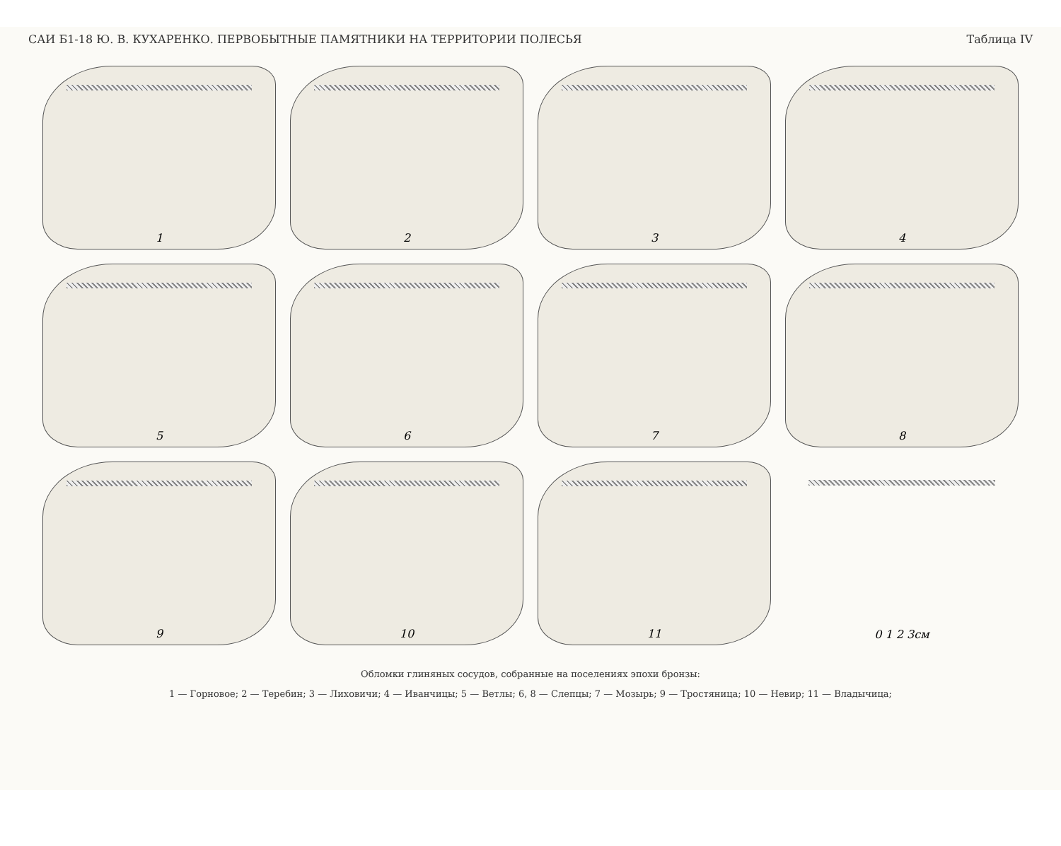САИ Б1-18 Ю. В. КУХАРЕНКО. ПЕРВОБЫТНЫЕ ПАМЯТНИКИ НА ТЕРРИТОРИИ ПОЛЕСЬЯ Таблица IV
1
2
3
4
5
6
7
8
9
10
11
0 1 2 3см
Обломки глиняных сосудов, собранные на поселениях эпохи бронзы:
1 — Горновое; 2 — Теребин; 3 — Лиховичи; 4 — Иванчицы; 5 — Ветлы; 6, 8 — Слепцы; 7 — Мозырь; 9 — Тростяница; 10 — Невир; 11 — Владычица;